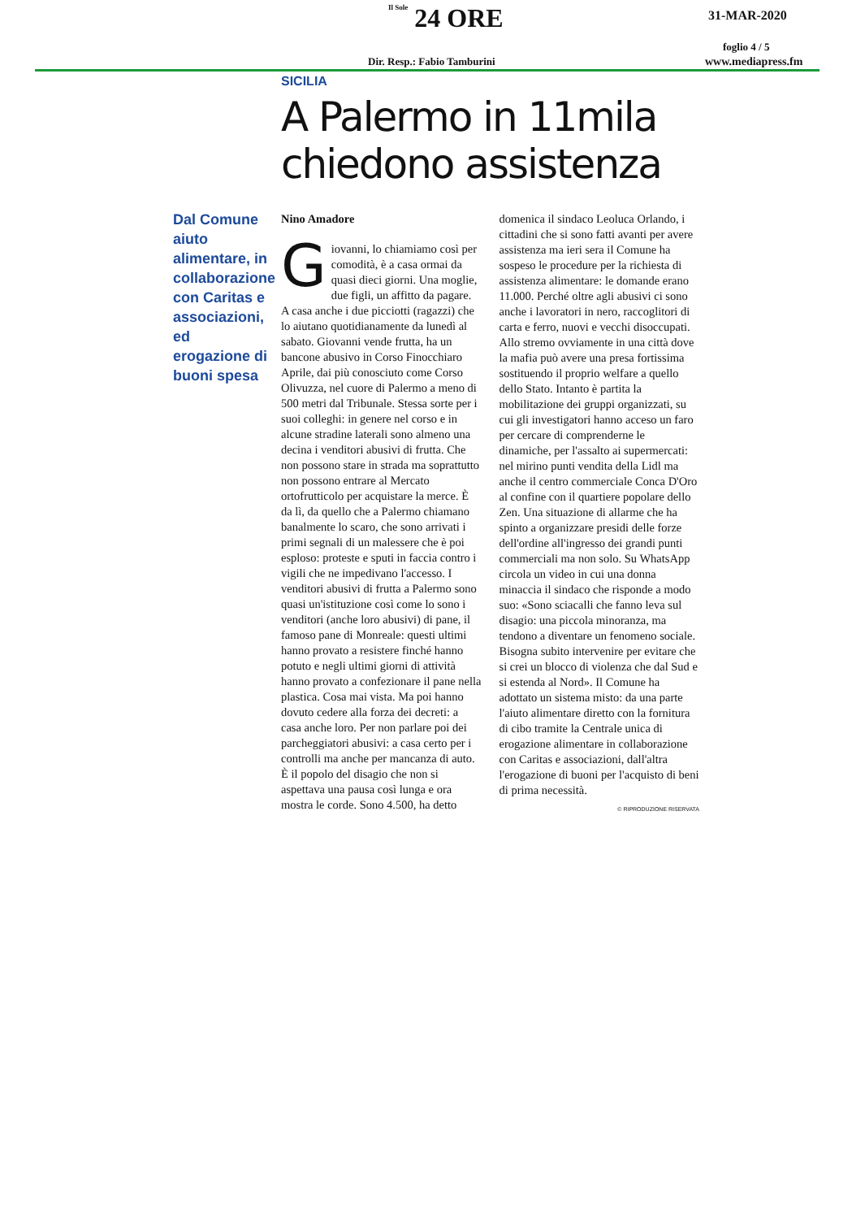Il Sole 24 ORE 31-MAR-2020
foglio 4 / 5
Dir. Resp.: Fabio Tamburini www.mediapress.fm
SICILIA
A Palermo in 11mila
chiedono assistenza
Dal Comune aiuto alimentare, in collaborazione con Caritas e associazioni, ed erogazione di buoni spesa
Nino Amadore
Giovanni, lo chiamiamo così per comodità, è a casa ormai da quasi dieci giorni. Una moglie, due figli, un affitto da pagare. A casa anche i due picciotti (ragazzi) che lo aiutano quotidianamente da lunedì al sabato. Giovanni vende frutta, ha un bancone abusivo in Corso Finocchiaro Aprile, dai più conosciuto come Corso Olivuzza, nel cuore di Palermo a meno di 500 metri dal Tribunale. Stessa sorte per i suoi colleghi: in genere nel corso e in alcune stradine laterali sono almeno una decina i venditori abusivi di frutta. Che non possono stare in strada ma soprattutto non possono entrare al Mercato ortofrutticolo per acquistare la merce. È da lì, da quello che a Palermo chiamano banalmente lo scaro, che sono arrivati i primi segnali di un malessere che è poi esploso: proteste e sputi in faccia contro i vigili che ne impedivano l'accesso. I venditori abusivi di frutta a Palermo sono quasi un'istituzione così come lo sono i venditori (anche loro abusivi) di pane, il famoso pane di Monreale: questi ultimi hanno provato a resistere finché hanno potuto e negli ultimi giorni di attività hanno provato a confezionare il pane nella plastica. Cosa mai vista. Ma poi hanno dovuto cedere alla forza dei decreti: a casa anche loro. Per non parlare poi dei parcheggiatori abusivi: a casa certo per i controlli ma anche per mancanza di auto. È il popolo del disagio che non si aspettava una pausa così lunga e ora mostra le corde. Sono 4.500, ha detto domenica il sindaco Leoluca Orlando, i cittadini che si sono fatti avanti per avere assistenza ma ieri sera il Comune ha sospeso le procedure per la richiesta di assistenza alimentare: le domande erano 11.000. Perché oltre agli abusivi ci sono anche i lavoratori in nero, raccoglitori di carta e ferro, nuovi e vecchi disoccupati. Allo stremo ovviamente in una città dove la mafia può avere una presa fortissima sostituendo il proprio welfare a quello dello Stato. Intanto è partita la mobilitazione dei gruppi organizzati, su cui gli investigatori hanno acceso un faro per cercare di comprenderne le dinamiche, per l'assalto ai supermercati: nel mirino punti vendita della Lidl ma anche il centro commerciale Conca D'Oro al confine con il quartiere popolare dello Zen. Una situazione di allarme che ha spinto a organizzare presidi delle forze dell'ordine all'ingresso dei grandi punti commerciali ma non solo. Su WhatsApp circola un video in cui una donna minaccia il sindaco che risponde a modo suo: «Sono sciacalli che fanno leva sul disagio: una piccola minoranza, ma tendono a diventare un fenomeno sociale. Bisogna subito intervenire per evitare che si crei un blocco di violenza che dal Sud e si estenda al Nord». Il Comune ha adottato un sistema misto: da una parte l'aiuto alimentare diretto con la fornitura di cibo tramite la Centrale unica di erogazione alimentare in collaborazione con Caritas e associazioni, dall'altra l'erogazione di buoni per l'acquisto di beni di prima necessità.
© RIPRODUZIONE RISERVATA